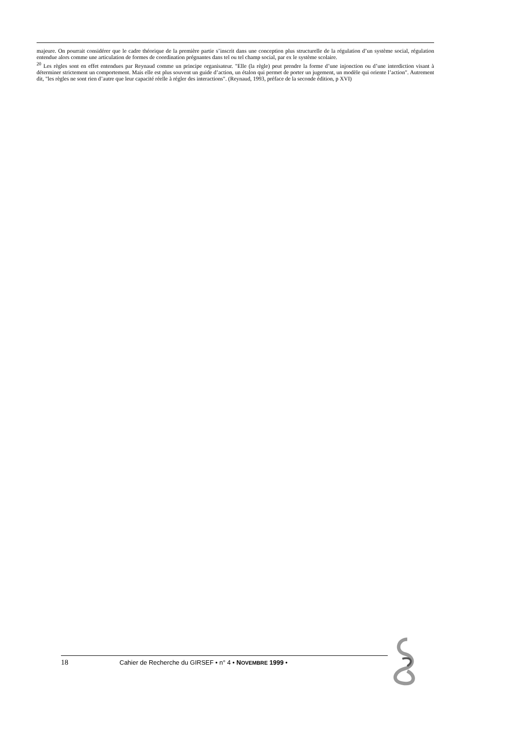majeure. On pourrait considérer que le cadre théorique de la première partie s’inscrit dans une conception plus structurelle de la régulation d’un système social, régulation entendue alors comme une articulation de formes de coordination prégnantes dans tel ou tel champ social, par ex le système scolaire.
<sup>20</sup> Les règles sont en effet entendues par Reynaud comme un principe organisateur. "Elle (la règle) peut prendre la forme d’une injonction ou d’une interdiction visant à déterminer strictement un comportement. Mais elle est plus souvent un guide d’action, un étalon qui permet de porter un jugement, un modèle qui oriente l’action". Autrement dit, "les règles ne sont rien d’autre que leur capacité réelle à régler des interactions". (Reynaud, 1993, préface de la seconde édition, p XVI)
18 Cahier de Recherche du GIRSEF • n° 4 • NOVEMBRE 1999 •